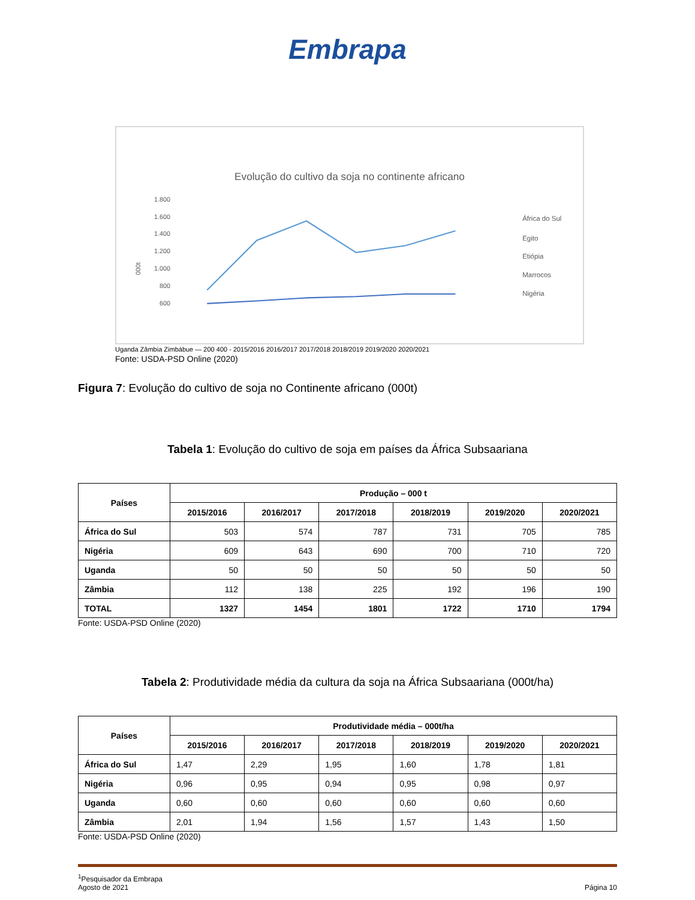Embrapa
Evolução do cultivo da soja no continente africano
1.800
1.600
1.400
1.200
1.000
800
600
000t
África do Sul
Egito
Etiópia
Marrocos
Nigéria
Uganda Zâmbia Zimbábue — 200 400 - 2015/2016 2016/2017 2017/2018 2018/2019 2019/2020 2020/2021
Fonte: USDA-PSD Online (2020)
Figura 7: Evolução do cultivo de soja no Continente africano (000t)
Tabela 1: Evolução do cultivo de soja em países da África Subsaariana
| Países | Produção – 000 t | | | | | |
| --- | --- | --- | --- | --- | --- | --- |
| | 2015/2016 | 2016/2017 | 2017/2018 | 2018/2019 | 2019/2020 | 2020/2021 |
| África do Sul | 503 | 574 | 787 | 731 | 705 | 785 |
| Nigéria | 609 | 643 | 690 | 700 | 710 | 720 |
| Uganda | 50 | 50 | 50 | 50 | 50 | 50 |
| Zâmbia | 112 | 138 | 225 | 192 | 196 | 190 |
| TOTAL | 1327 | 1454 | 1801 | 1722 | 1710 | 1794 |
Fonte: USDA-PSD Online (2020)
Tabela 2: Produtividade média da cultura da soja na África Subsaariana (000t/ha)
| Países | Produtividade média – 000t/ha | | | | | |
| --- | --- | --- | --- | --- | --- | --- |
| | 2015/2016 | 2016/2017 | 2017/2018 | 2018/2019 | 2019/2020 | 2020/2021 |
| África do Sul | 1,47 | 2,29 | 1,95 | 1,60 | 1,78 | 1,81 |
| Nigéria | 0,96 | 0,95 | 0,94 | 0,95 | 0,98 | 0,97 |
| Uganda | 0,60 | 0,60 | 0,60 | 0,60 | 0,60 | 0,60 |
| Zâmbia | 2,01 | 1,94 | 1,56 | 1,57 | 1,43 | 1,50 |
Fonte: USDA-PSD Online (2020)
<sup>1</sup> Pesquisador da Embrapa
Agosto de 2021
Página 10